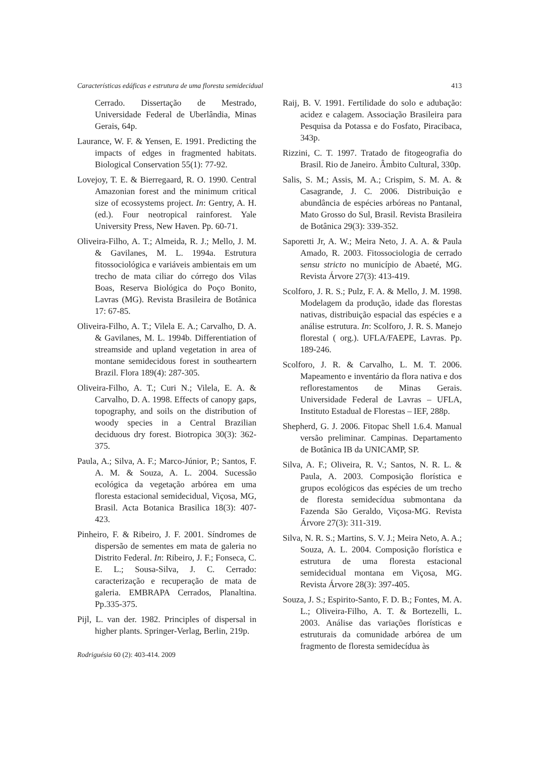Características edáficas e estrutura de uma floresta semidecidual 413
Cerrado. Dissertação de Mestrado, Universidade Federal de Uberlândia, Minas Gerais, 64p.
Laurance, W. F. & Yensen, E. 1991. Predicting the impacts of edges in fragmented habitats. Biological Conservation 55(1): 77-92.
Lovejoy, T. E. & Bierregaard, R. O. 1990. Central Amazonian forest and the minimum critical size of ecossystems project. In: Gentry, A. H. (ed.). Four neotropical rainforest. Yale University Press, New Haven. Pp. 60-71.
Oliveira-Filho, A. T.; Almeida, R. J.; Mello, J. M. & Gavilanes, M. L. 1994a. Estrutura fitossociológica e variáveis ambientais em um trecho de mata ciliar do córrego dos Vilas Boas, Reserva Biológica do Poço Bonito, Lavras (MG). Revista Brasileira de Botânica 17: 67-85.
Oliveira-Filho, A. T.; Vilela E. A.; Carvalho, D. A. & Gavilanes, M. L. 1994b. Differentiation of streamside and upland vegetation in area of montane semidecidous forest in southeartern Brazil. Flora 189(4): 287-305.
Oliveira-Filho, A. T.; Curi N.; Vilela, E. A. & Carvalho, D. A. 1998. Effects of canopy gaps, topography, and soils on the distribution of woody species in a Central Brazilian deciduous dry forest. Biotropica 30(3): 362-375.
Paula, A.; Silva, A. F.; Marco-Júnior, P.; Santos, F. A. M. & Souza, A. L. 2004. Sucessão ecológica da vegetação arbórea em uma floresta estacional semidecidual, Viçosa, MG, Brasil. Acta Botanica Brasilica 18(3): 407-423.
Pinheiro, F. & Ribeiro, J. F. 2001. Síndromes de dispersão de sementes em mata de galeria no Distrito Federal. In: Ribeiro, J. F.; Fonseca, C. E. L.; Sousa-Silva, J. C. Cerrado: caracterização e recuperação de mata de galeria. EMBRAPA Cerrados, Planaltina. Pp.335-375.
Pijl, L. van der. 1982. Principles of dispersal in higher plants. Springer-Verlag, Berlin, 219p.
Raij, B. V. 1991. Fertilidade do solo e adubação: acidez e calagem. Associação Brasileira para Pesquisa da Potassa e do Fosfato, Piracibaca, 343p.
Rizzini, C. T. 1997. Tratado de fitogeografia do Brasil. Rio de Janeiro. Âmbito Cultural, 330p.
Salis, S. M.; Assis, M. A.; Crispim, S. M. A. & Casagrande, J. C. 2006. Distribuição e abundância de espécies arbóreas no Pantanal, Mato Grosso do Sul, Brasil. Revista Brasileira de Botânica 29(3): 339-352.
Saporetti Jr, A. W.; Meira Neto, J. A. A. & Paula Amado, R. 2003. Fitossociologia de cerrado sensu stricto no município de Abaeté, MG. Revista Árvore 27(3): 413-419.
Scolforo, J. R. S.; Pulz, F. A. & Mello, J. M. 1998. Modelagem da produção, idade das florestas nativas, distribuição espacial das espécies e a análise estrutura. In: Scolforo, J. R. S. Manejo florestal ( org.). UFLA/FAEPE, Lavras. Pp. 189-246.
Scolforo, J. R. & Carvalho, L. M. T. 2006. Mapeamento e inventário da flora nativa e dos reflorestamentos de Minas Gerais. Universidade Federal de Lavras – UFLA, Instituto Estadual de Florestas – IEF, 288p.
Shepherd, G. J. 2006. Fitopac Shell 1.6.4. Manual versão preliminar. Campinas. Departamento de Botânica IB da UNICAMP, SP.
Silva, A. F.; Oliveira, R. V.; Santos, N. R. L. & Paula, A. 2003. Composição florística e grupos ecológicos das espécies de um trecho de floresta semidecídua submontana da Fazenda São Geraldo, Viçosa-MG. Revista Árvore 27(3): 311-319.
Silva, N. R. S.; Martins, S. V. J.; Meira Neto, A. A.; Souza, A. L. 2004. Composição florística e estrutura de uma floresta estacional semidecidual montana em Viçosa, MG. Revista Árvore 28(3): 397-405.
Souza, J. S.; Espirito-Santo, F. D. B.; Fontes, M. A. L.; Oliveira-Filho, A. T. & Bortezelli, L. 2003. Análise das variações florísticas e estruturais da comunidade arbórea de um fragmento de floresta semidecídua às
Rodriguésia 60 (2): 403-414. 2009